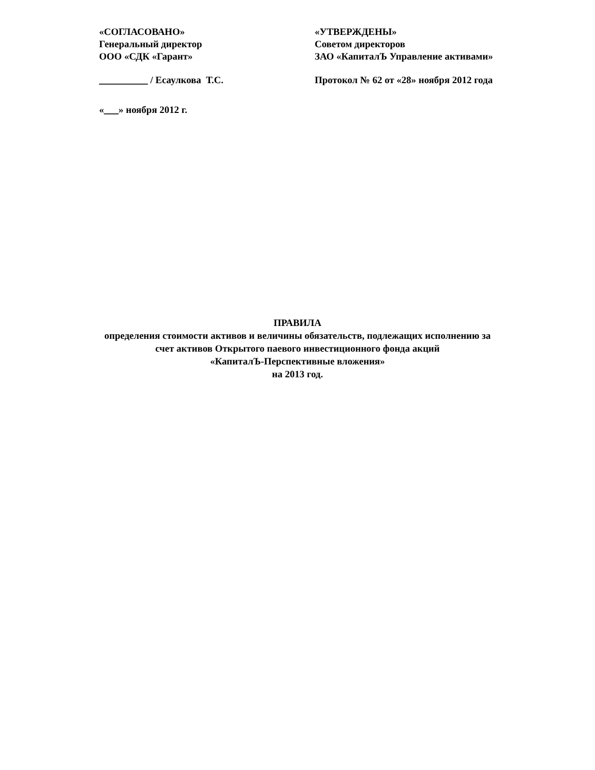«СОГЛАСОВАНО»
Генеральный директор
ООО «СДК «Гарант»
__________ / Есаулкова Т.С.
«___» ноября 2012 г.
«УТВЕРЖДЕНЫ»
Советом директоров
ЗАО «КапиталЪ Управление активами»
Протокол № 62 от «28» ноября 2012 года
ПРАВИЛА
определения стоимости активов и величины обязательств, подлежащих исполнению за
счет активов Открытого паевого инвестиционного фонда акций
«КапиталЪ-Перспективные вложения»
на 2013 год.